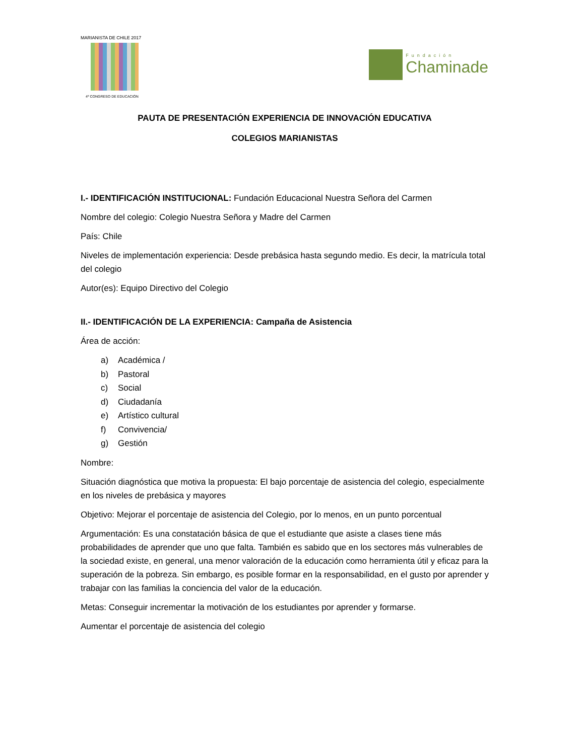MARIANISTA DE CHILE 2017
4º CONGRESO DE EDUCACIÓN
Fundación
Chaminade
PAUTA DE PRESENTACIÓN EXPERIENCIA DE INNOVACIÓN EDUCATIVA
COLEGIOS MARIANISTAS
I.- IDENTIFICACIÓN INSTITUCIONAL: Fundación Educacional Nuestra Señora del Carmen
Nombre del colegio: Colegio Nuestra Señora y Madre del Carmen
País: Chile
Niveles de implementación experiencia: Desde prebásica hasta segundo medio. Es decir, la matrícula total del colegio
Autor(es): Equipo Directivo del Colegio
II.- IDENTIFICACIÓN DE LA EXPERIENCIA: Campaña de Asistencia
Área de acción:
a) Académica /
b) Pastoral
c) Social
d) Ciudadanía
e) Artístico cultural
f) Convivencia/
g) Gestión
Nombre:
Situación diagnóstica que motiva la propuesta: El bajo porcentaje de asistencia del colegio, especialmente en los niveles de prebásica y mayores
Objetivo: Mejorar el porcentaje de asistencia del Colegio, por lo menos, en un punto porcentual
Argumentación: Es una constatación básica de que el estudiante que asiste a clases tiene más probabilidades de aprender que uno que falta. También es sabido que en los sectores más vulnerables de la sociedad existe, en general, una menor valoración de la educación como herramienta útil y eficaz para la superación de la pobreza. Sin embargo, es posible formar en la responsabilidad, en el gusto por aprender y trabajar con las familias la conciencia del valor de la educación.
Metas: Conseguir incrementar la motivación de los estudiantes por aprender y formarse.
Aumentar el porcentaje de asistencia del colegio